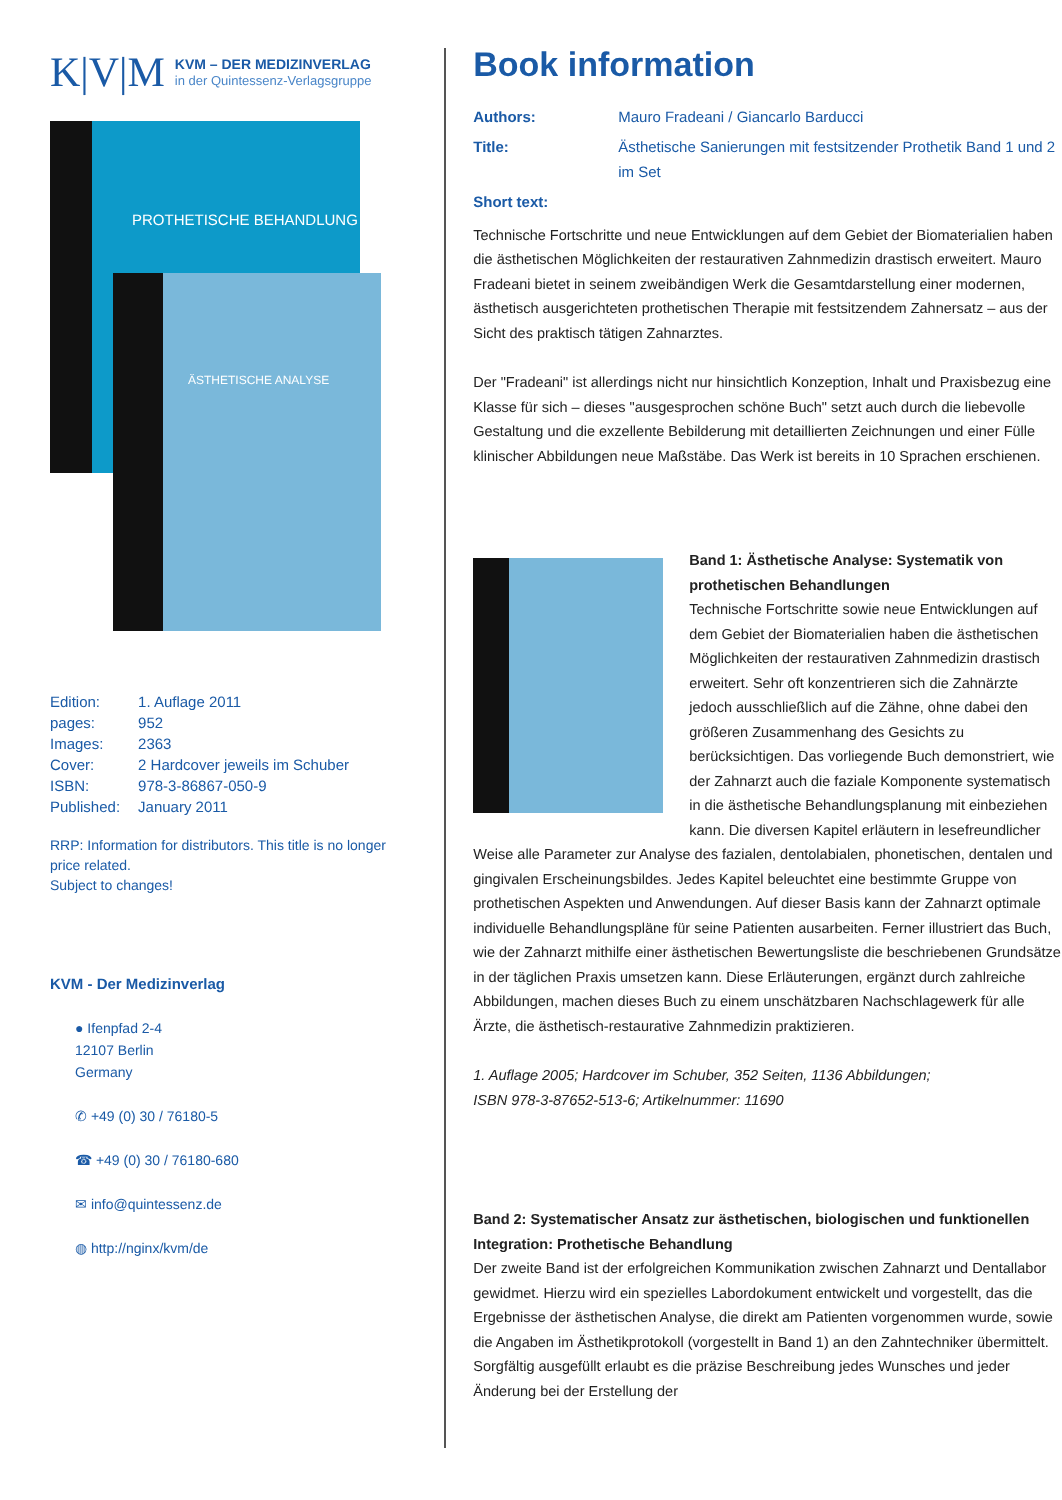K|V|M
KVM – DER MEDIZINVERLAG
in der Quintessenz-Verlagsgruppe
PROTHETISCHE BEHANDLUNG
ÄSTHETISCHE ANALYSE
| Edition: | 1. Auflage 2011 |
| pages: | 952 |
| Images: | 2363 |
| Cover: | 2 Hardcover jeweils im Schuber |
| ISBN: | 978-3-86867-050-9 |
| Published: | January 2011 |
RRP: Information for distributors. This title is no longer price related.
Subject to changes!
KVM - Der Medizinverlag
● Ifenpfad 2-4
12107 Berlin
Germany
✆ +49 (0) 30 / 76180-5
☎ +49 (0) 30 / 76180-680
✉ info@quintessenz.de
◍ http://nginx/kvm/de
Book information
Authors: Mauro Fradeani / Giancarlo Barducci
Title: Ästhetische Sanierungen mit festsitzender Prothetik Band 1 und 2 im Set
Short text:
Technische Fortschritte und neue Entwicklungen auf dem Gebiet der Biomaterialien haben die ästhetischen Möglichkeiten der restaurativen Zahnmedizin drastisch erweitert. Mauro Fradeani bietet in seinem zweibändigen Werk die Gesamtdarstellung einer modernen, ästhetisch ausgerichteten prothetischen Therapie mit festsitzendem Zahnersatz – aus der Sicht des praktisch tätigen Zahnarztes.
Der "Fradeani" ist allerdings nicht nur hinsichtlich Konzeption, Inhalt und Praxisbezug eine Klasse für sich – dieses "ausgesprochen schöne Buch" setzt auch durch die liebevolle Gestaltung und die exzellente Bebilderung mit detaillierten Zeichnungen und einer Fülle klinischer Abbildungen neue Maßstäbe. Das Werk ist bereits in 10 Sprachen erschienen.
Band 1: Ästhetische Analyse: Systematik von prothetischen Behandlungen
Technische Fortschritte sowie neue Entwicklungen auf dem Gebiet der Biomaterialien haben die ästhetischen Möglichkeiten der restaurativen Zahnmedizin drastisch erweitert. Sehr oft konzentrieren sich die Zahnärzte jedoch ausschließlich auf die Zähne, ohne dabei den größeren Zusammenhang des Gesichts zu berücksichtigen. Das vorliegende Buch demonstriert, wie der Zahnarzt auch die faziale Komponente systematisch in die ästhetische Behandlungsplanung mit einbeziehen kann. Die diversen Kapitel erläutern in lesefreundlicher Weise alle Parameter zur Analyse des fazialen, dentolabialen, phonetischen, dentalen und gingivalen Erscheinungsbildes. Jedes Kapitel beleuchtet eine bestimmte Gruppe von prothetischen Aspekten und Anwendungen. Auf dieser Basis kann der Zahnarzt optimale individuelle Behandlungspläne für seine Patienten ausarbeiten. Ferner illustriert das Buch, wie der Zahnarzt mithilfe einer ästhetischen Bewertungsliste die beschriebenen Grundsätze in der täglichen Praxis umsetzen kann. Diese Erläuterungen, ergänzt durch zahlreiche Abbildungen, machen dieses Buch zu einem unschätzbaren Nachschlagewerk für alle Ärzte, die ästhetisch-restaurative Zahnmedizin praktizieren.
1. Auflage 2005; Hardcover im Schuber, 352 Seiten, 1136 Abbildungen;
ISBN 978-3-87652-513-6; Artikelnummer: 11690
Band 2: Systematischer Ansatz zur ästhetischen, biologischen und funktionellen Integration: Prothetische Behandlung
Der zweite Band ist der erfolgreichen Kommunikation zwischen Zahnarzt und Dentallabor gewidmet. Hierzu wird ein spezielles Labordokument entwickelt und vorgestellt, das die Ergebnisse der ästhetischen Analyse, die direkt am Patienten vorgenommen wurde, sowie die Angaben im Ästhetikprotokoll (vorgestellt in Band 1) an den Zahntechniker übermittelt. Sorgfältig ausgefüllt erlaubt es die präzise Beschreibung jedes Wunsches und jeder Änderung bei der Erstellung der